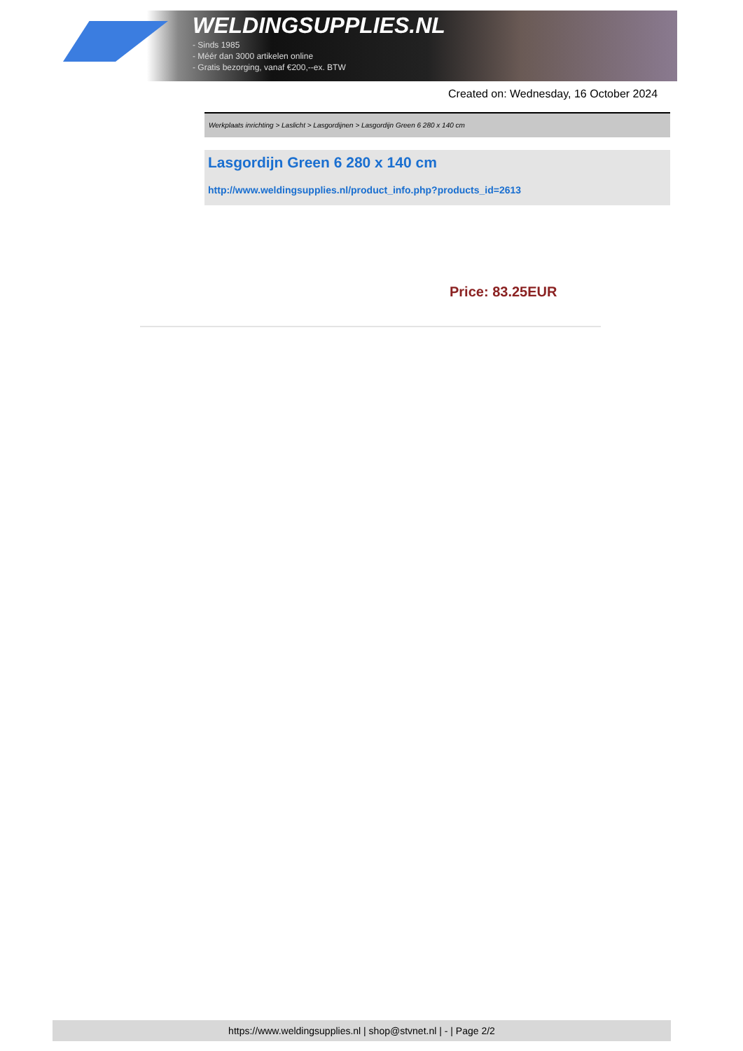WELDINGSUPPLIES.NL
- Sinds 1985
- Méér dan 3000 artikelen online
- Gratis bezorging, vanaf €200,--ex. BTW
Created on: Wednesday, 16 October 2024
Werkplaats inrichting > Laslicht > Lasgordijnen > Lasgordijn Green 6 280 x 140 cm
Lasgordijn Green 6 280 x 140 cm
http://www.weldingsupplies.nl/product_info.php?products_id=2613
Price: 83.25EUR
https://www.weldingsupplies.nl | shop@stvnet.nl | - | Page 2/2